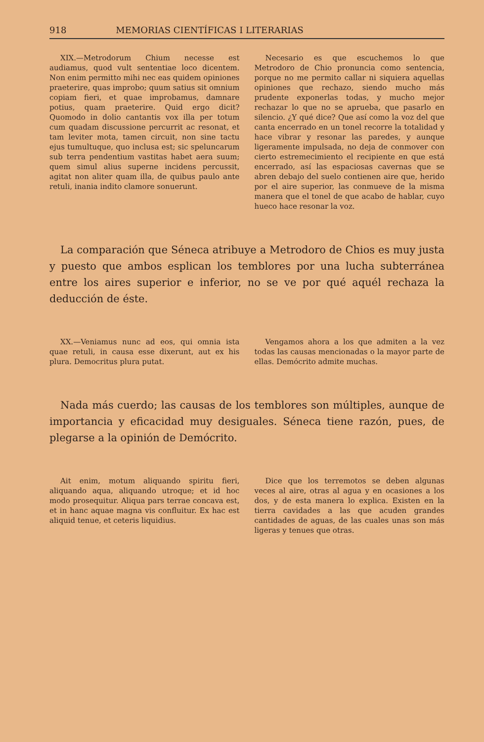918 MEMORIAS CIENTÍFICAS I LITERARIAS
XIX.—Metrodorum Chium necesse est audiamus, quod vult sententiae loco dicentem. Non enim permitto mihi nec eas quidem opiniones praeterire, quas improbo; quum satius sit omnium copiam fieri, et quae improbamus, damnare potius, quam praeterire. Quid ergo dicit? Quomodo in dolio cantantis vox illa per totum cum quadam discussione percurrit ac resonat, et tam leviter mota, tamen circuit, non sine tactu ejus tumultuque, quo inclusa est; sic speluncarum sub terra pendentium vastitas habet aera suum; quem simul alius superne incidens percussit, agitat non aliter quam illa, de quibus paulo ante retuli, inania indito clamore sonuerunt.
Necesario es que escuchemos lo que Metrodoro de Chio pronuncia como sentencia, porque no me permito callar ni siquiera aquellas opiniones que rechazo, siendo mucho más prudente exponerlas todas, y mucho mejor rechazar lo que no se aprueba, que pasarlo en silencio. ¿Y qué dice? Que así como la voz del que canta encerrado en un tonel recorre la totalidad y hace vibrar y resonar las paredes, y aunque ligeramente impulsada, no deja de conmover con cierto estremecimiento el recipiente en que está encerrado, así las espaciosas cavernas que se abren debajo del suelo contienen aire que, herido por el aire superior, las conmueve de la misma manera que el tonel de que acabo de hablar, cuyo hueco hace resonar la voz.
La comparación que Séneca atribuye a Metrodoro de Chios es muy justa y puesto que ambos esplican los temblores por una lucha subterránea entre los aires superior e inferior, no se ve por qué aquél rechaza la deducción de éste.
XX.—Veniamus nunc ad eos, qui omnia ista quae retuli, in causa esse dixerunt, aut ex his plura. Democritus plura putat.
Vengamos ahora a los que admiten a la vez todas las causas mencionadas o la mayor parte de ellas. Demócrito admite muchas.
Nada más cuerdo; las causas de los temblores son múltiples, aunque de importancia y eficacidad muy desiguales. Séneca tiene razón, pues, de plegarse a la opinión de Demócrito.
Ait enim, motum aliquando spiritu fieri, aliquando aqua, aliquando utroque; et id hoc modo prosequitur. Aliqua pars terrae concava est, et in hanc aquae magna vis confluitur. Ex hac est aliquid tenue, et ceteris liquidius.
Dice que los terremotos se deben algunas veces al aire, otras al agua y en ocasiones a los dos, y de esta manera lo explica. Existen en la tierra cavidades a las que acuden grandes cantidades de aguas, de las cuales unas son más ligeras y tenues que otras.